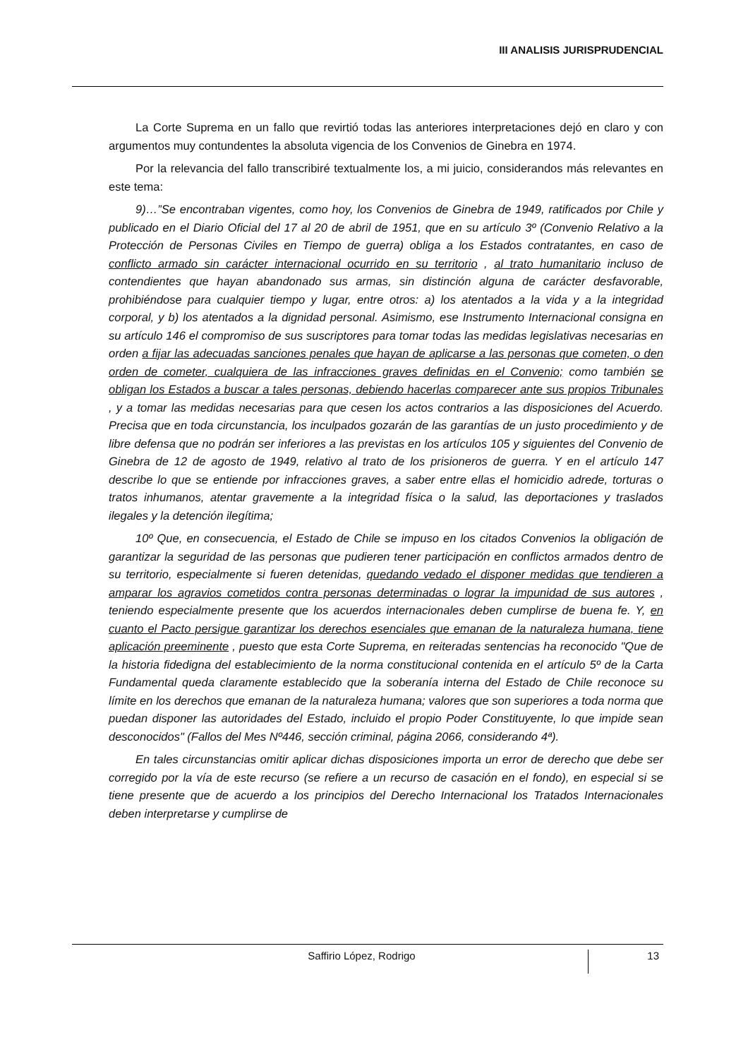III ANALISIS JURISPRUDENCIAL
La Corte Suprema en un fallo que revirtió todas las anteriores interpretaciones dejó en claro y con argumentos muy contundentes la absoluta vigencia de los Convenios de Ginebra en 1974.
Por la relevancia del fallo transcribiré textualmente los, a mi juicio, considerandos más relevantes en este tema:
9)…”Se encontraban vigentes, como hoy, los Convenios de Ginebra de 1949, ratificados por Chile y publicado en el Diario Oficial del 17 al 20 de abril de 1951, que en su artículo 3º (Convenio Relativo a la Protección de Personas Civiles en Tiempo de guerra) obliga a los Estados contratantes, en caso de conflicto armado sin carácter internacional ocurrido en su territorio , al trato humanitario incluso de contendientes que hayan abandonado sus armas, sin distinción alguna de carácter desfavorable, prohibiéndose para cualquier tiempo y lugar, entre otros: a) los atentados a la vida y a la integridad corporal, y b) los atentados a la dignidad personal. Asimismo, ese Instrumento Internacional consigna en su artículo 146 el compromiso de sus suscriptores para tomar todas las medidas legislativas necesarias en orden a fijar las adecuadas sanciones penales que hayan de aplicarse a las personas que cometen, o den orden de cometer, cualquiera de las infracciones graves definidas en el Convenio; como también se obligan los Estados a buscar a tales personas, debiendo hacerlas comparecer ante sus propios Tribunales , y a tomar las medidas necesarias para que cesen los actos contrarios a las disposiciones del Acuerdo. Precisa que en toda circunstancia, los inculpados gozarán de las garantías de un justo procedimiento y de libre defensa que no podrán ser inferiores a las previstas en los artículos 105 y siguientes del Convenio de Ginebra de 12 de agosto de 1949, relativo al trato de los prisioneros de guerra. Y en el artículo 147 describe lo que se entiende por infracciones graves, a saber entre ellas el homicidio adrede, torturas o tratos inhumanos, atentar gravemente a la integridad física o la salud, las deportaciones y traslados ilegales y la detención ilegítima;
10º Que, en consecuencia, el Estado de Chile se impuso en los citados Convenios la obligación de garantizar la seguridad de las personas que pudieren tener participación en conflictos armados dentro de su territorio, especialmente si fueren detenidas, quedando vedado el disponer medidas que tendieren a amparar los agravios cometidos contra personas determinadas o lograr la impunidad de sus autores , teniendo especialmente presente que los acuerdos internacionales deben cumplirse de buena fe. Y, en cuanto el Pacto persigue garantizar los derechos esenciales que emanan de la naturaleza humana, tiene aplicación preeminente , puesto que esta Corte Suprema, en reiteradas sentencias ha reconocido "Que de la historia fidedigna del establecimiento de la norma constitucional contenida en el artículo 5º de la Carta Fundamental queda claramente establecido que la soberanía interna del Estado de Chile reconoce su límite en los derechos que emanan de la naturaleza humana; valores que son superiores a toda norma que puedan disponer las autoridades del Estado, incluido el propio Poder Constituyente, lo que impide sean desconocidos" (Fallos del Mes Nº446, sección criminal, página 2066, considerando 4ª).
En tales circunstancias omitir aplicar dichas disposiciones importa un error de derecho que debe ser corregido por la vía de este recurso (se refiere a un recurso de casación en el fondo), en especial si se tiene presente que de acuerdo a los principios del Derecho Internacional los Tratados Internacionales deben interpretarse y cumplirse de
Saffirio López, Rodrigo
13